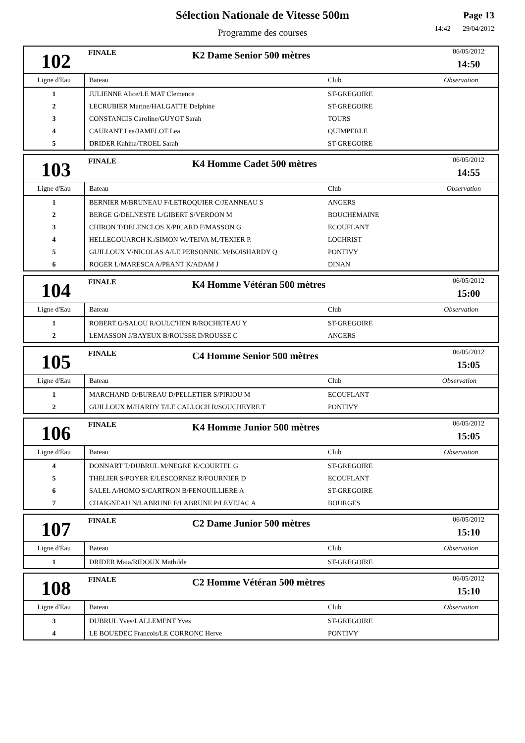Sélection Nationale de Vitesse 500m
Programme des courses
Page 13
14:42 29/04/2012
102
FINALE
K2 Dame Senior 500 mètres
06/05/2012
14:50
| Ligne d'Eau | Bateau | Club | Observation |
| --- | --- | --- | --- |
| 1 | JULIENNE Alice/LE MAT Clemence | ST-GREGOIRE | |
| 2 | LECRUBIER Marine/HALGATTE Delphine | ST-GREGOIRE | |
| 3 | CONSTANCIS Caroline/GUYOT Sarah | TOURS | |
| 4 | CAURANT Lea/JAMELOT Lea | QUIMPERLE | |
| 5 | DRIDER Kahina/TROEL Sarah | ST-GREGOIRE | |
103
FINALE
K4 Homme Cadet 500 mètres
06/05/2012
14:55
| Ligne d'Eau | Bateau | Club | Observation |
| --- | --- | --- | --- |
| 1 | BERNIER M/BRUNEAU F/LETROQUIER C/JEANNEAU S | ANGERS | |
| 2 | BERGE G/DELNESTE L/GIBERT S/VERDON M | BOUCHEMAINE | |
| 3 | CHIRON T/DELENCLOS X/PICARD F/MASSON G | ECOUFLANT | |
| 4 | HELLEGOUARCH K./SIMON W./TEIVA M./TEXIER P. | LOCHRIST | |
| 5 | GUILLOUX V/NICOLAS A/LE PERSONNIC M/BOISHARDY Q | PONTIVY | |
| 6 | ROGER L/MARESCA A/PEANT K/ADAM J | DINAN | |
104
FINALE
K4 Homme Vétéran 500 mètres
06/05/2012
15:00
| Ligne d'Eau | Bateau | Club | Observation |
| --- | --- | --- | --- |
| 1 | ROBERT G/SALOU R/OULC'HEN R/ROCHETEAU Y | ST-GREGOIRE | |
| 2 | LEMASSON J/BAYEUX B/ROUSSE D/ROUSSE C | ANGERS | |
105
FINALE
C4 Homme Senior 500 mètres
06/05/2012
15:05
| Ligne d'Eau | Bateau | Club | Observation |
| --- | --- | --- | --- |
| 1 | MARCHAND O/BUREAU D/PELLETIER S/PIRIOU M | ECOUFLANT | |
| 2 | GUILLOUX M/HARDY T/LE CALLOCH R/SOUCHEYRE T | PONTIVY | |
106
FINALE
K4 Homme Junior 500 mètres
06/05/2012
15:05
| Ligne d'Eau | Bateau | Club | Observation |
| --- | --- | --- | --- |
| 4 | DONNART T/DUBRUL M/NEGRE K/COURTEL G | ST-GREGOIRE | |
| 5 | THELIER S/POYER E/LESCORNEZ R/FOURNIER D | ECOUFLANT | |
| 6 | SALEL A/HOMO S/CARTRON B/FENOUILLIERE A | ST-GREGOIRE | |
| 7 | CHAIGNEAU N/LABRUNE F/LABRUNE P/LEVEJAC A | BOURGES | |
107
FINALE
C2 Dame Junior 500 mètres
06/05/2012
15:10
| Ligne d'Eau | Bateau | Club | Observation |
| --- | --- | --- | --- |
| 1 | DRIDER Maia/RIDOUX Mathilde | ST-GREGOIRE | |
108
FINALE
C2 Homme Vétéran 500 mètres
06/05/2012
15:10
| Ligne d'Eau | Bateau | Club | Observation |
| --- | --- | --- | --- |
| 3 | DUBRUL Yves/LALLEMENT Yves | ST-GREGOIRE | |
| 4 | LE BOUEDEC Francois/LE CORRONC Herve | PONTIVY | |